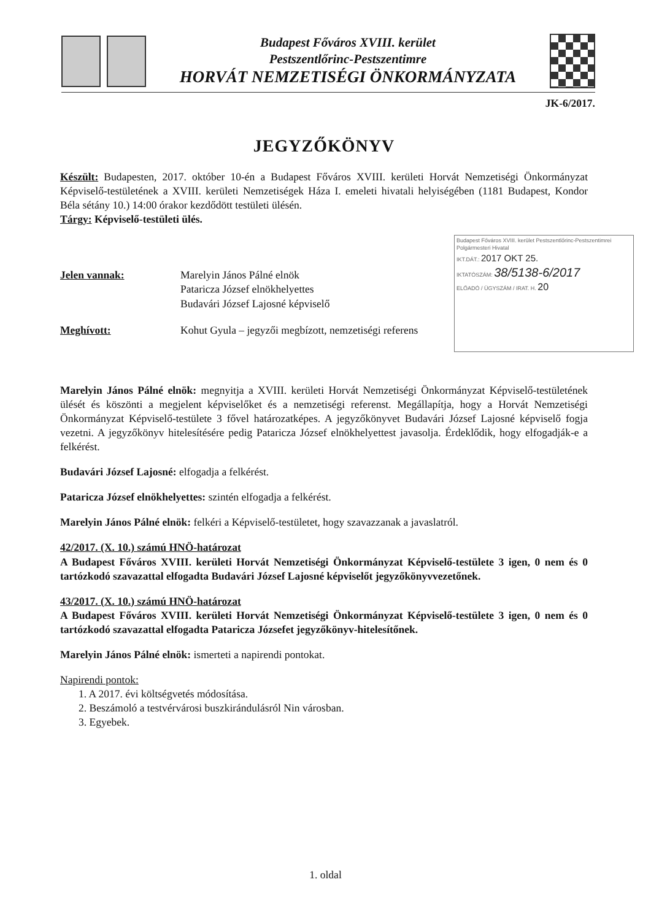Budapest Főváros XVIII. kerület
Pestszentlőrinc-Pestszentimre
HORVÁT NEMZETISÉGI ÖNKORMÁNYZATA
JK-6/2017.
Budapest Főváros XVIII. kerület Pestszentlőrinc-Pestszentimrei Polgármesteri Hivatal
IKT.DÁT.: 2017 OKT 25.
IKTATÓSZÁM: 38/5138-6/2017
ELŐADÓ / ÜGYSZÁM / IRAT. H. 20
JEGYZŐKÖNYV
Készült: Budapesten, 2017. október 10-én a Budapest Főváros XVIII. kerületi Horvát Nemzetiségi Önkormányzat Képviselő-testületének a XVIII. kerületi Nemzetiségek Háza I. emeleti hivatali helyiségében (1181 Budapest, Kondor Béla sétány 10.) 14:00 órakor kezdődött testületi ülésén.
Tárgy: Képviselő-testületi ülés.
Jelen vannak: Marelyin János Pálné elnök
Pataricza József elnökhelyettes
Budavári József Lajosné képviselő
Meghívott: Kohut Gyula – jegyzői megbízott, nemzetiségi referens
Marelyin János Pálné elnök: megnyitja a XVIII. kerületi Horvát Nemzetiségi Önkormányzat Képviselő-testületének ülését és köszönti a megjelent képviselőket és a nemzetiségi referenst. Megállapítja, hogy a Horvát Nemzetiségi Önkormányzat Képviselő-testülete 3 fővel határozatképes. A jegyzőkönyvet Budavári József Lajosné képviselő fogja vezetni. A jegyzőkönyv hitelesítésére pedig Pataricza József elnökhelyettest javasolja. Érdeklődik, hogy elfogadják-e a felkérést.
Budavári József Lajosné: elfogadja a felkérést.
Pataricza József elnökhelyettes: szintén elfogadja a felkérést.
Marelyin János Pálné elnök: felkéri a Képviselő-testületet, hogy szavazzanak a javaslatról.
42/2017. (X. 10.) számú HNÖ-határozat
A Budapest Főváros XVIII. kerületi Horvát Nemzetiségi Önkormányzat Képviselő-testülete 3 igen, 0 nem és 0 tartózkodó szavazattal elfogadta Budavári József Lajosné képviselőt jegyzőkönyvvezetőnek.
43/2017. (X. 10.) számú HNÖ-határozat
A Budapest Főváros XVIII. kerületi Horvát Nemzetiségi Önkormányzat Képviselő-testülete 3 igen, 0 nem és 0 tartózkodó szavazattal elfogadta Pataricza Józsefet jegyzőkönyv-hitelesítőnek.
Marelyin János Pálné elnök: ismerteti a napirendi pontokat.
Napirendi pontok:
1. A 2017. évi költségvetés módosítása.
2. Beszámoló a testvérvárosi buszkirándulásról Nin városban.
3. Egyebek.
1. oldal